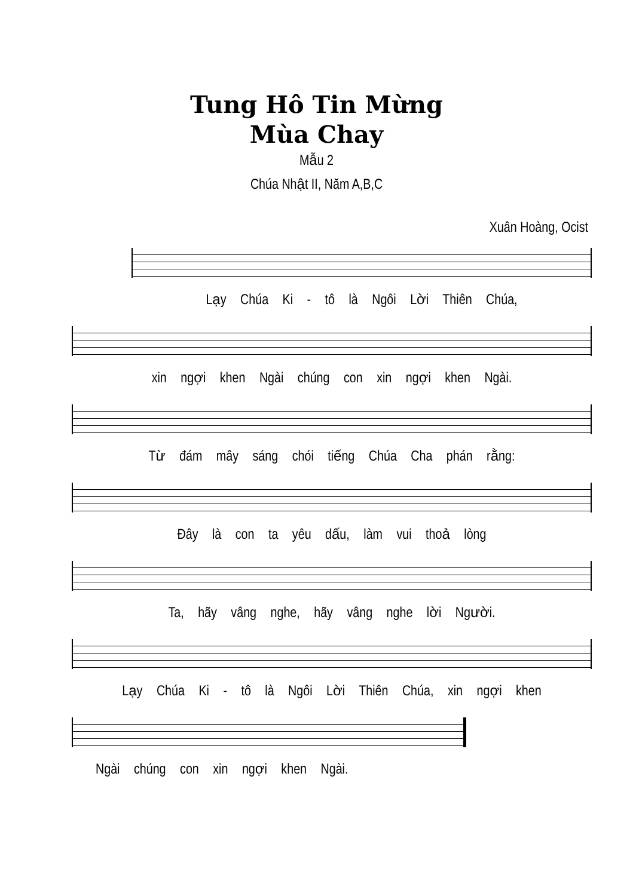Tung Hô Tin Mừng
Mùa Chay
Mẫu 2
Chúa Nhật II, Năm A,B,C
Xuân Hoàng, Ocist
Lạy Chúa Ki - tô là Ngôi Lời Thiên Chúa,
xin ngợi khen Ngài chúng con xin ngợi khen Ngài.
Từ đám mây sáng chói tiếng Chúa Cha phán rằng:
Đây là con ta yêu dấu, làm vui thoả lòng
Ta, hãy vâng nghe, hãy vâng nghe lời Người.
Lạy Chúa Ki - tô là Ngôi Lời Thiên Chúa, xin ngợi khen
Ngài chúng con xin ngợi khen Ngài.